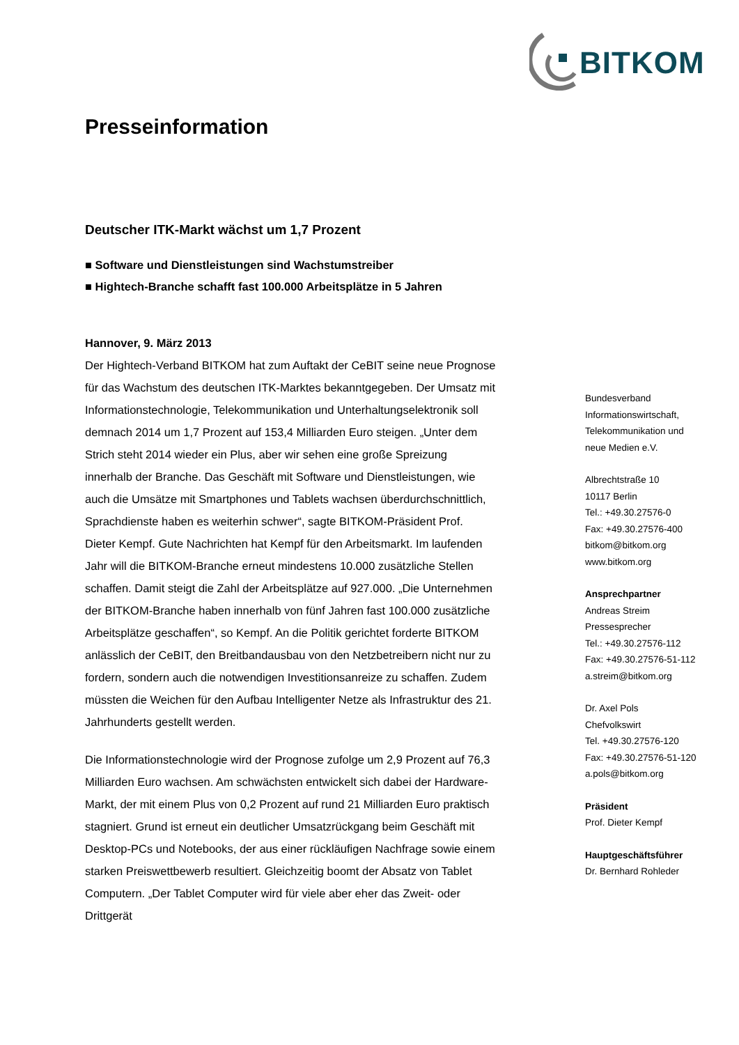BITKOM
Presseinformation
Deutscher ITK-Markt wächst um 1,7 Prozent
■ Software und Dienstleistungen sind Wachstumstreiber
■ Hightech-Branche schafft fast 100.000 Arbeitsplätze in 5 Jahren
Hannover, 9. März 2013
Der Hightech-Verband BITKOM hat zum Auftakt der CeBIT seine neue Prognose für das Wachstum des deutschen ITK-Marktes bekanntgegeben. Der Umsatz mit Informationstechnologie, Telekommunikation und Unterhaltungselektronik soll demnach 2014 um 1,7 Prozent auf 153,4 Milliarden Euro steigen. „Unter dem Strich steht 2014 wieder ein Plus, aber wir sehen eine große Spreizung innerhalb der Branche. Das Geschäft mit Software und Dienstleistungen, wie auch die Umsätze mit Smartphones und Tablets wachsen überdurchschnittlich, Sprachdienste haben es weiterhin schwer“, sagte BITKOM-Präsident Prof. Dieter Kempf. Gute Nachrichten hat Kempf für den Arbeitsmarkt. Im laufenden Jahr will die BITKOM-Branche erneut mindestens 10.000 zusätzliche Stellen schaffen. Damit steigt die Zahl der Arbeitsplätze auf 927.000. „Die Unternehmen der BITKOM-Branche haben innerhalb von fünf Jahren fast 100.000 zusätzliche Arbeitsplätze geschaffen“, so Kempf. An die Politik gerichtet forderte BITKOM anlässlich der CeBIT, den Breitbandausbau von den Netzbetreibern nicht nur zu fordern, sondern auch die notwendigen Investitionsanreize zu schaffen. Zudem müssten die Weichen für den Aufbau Intelligenter Netze als Infrastruktur des 21. Jahrhunderts gestellt werden.
Die Informationstechnologie wird der Prognose zufolge um 2,9 Prozent auf 76,3 Milliarden Euro wachsen. Am schwächsten entwickelt sich dabei der Hardware-Markt, der mit einem Plus von 0,2 Prozent auf rund 21 Milliarden Euro praktisch stagniert. Grund ist erneut ein deutlicher Umsatzrückgang beim Geschäft mit Desktop-PCs und Notebooks, der aus einer rückläufigen Nachfrage sowie einem starken Preiswettbewerb resultiert. Gleichzeitig boomt der Absatz von Tablet Computern. „Der Tablet Computer wird für viele aber eher das Zweit- oder Drittgerät
Bundesverband
Informationswirtschaft,
Telekommunikation und
neue Medien e.V.
Albrechtstraße 10
10117 Berlin
Tel.: +49.30.27576-0
Fax: +49.30.27576-400
bitkom@bitkom.org
www.bitkom.org
Ansprechpartner
Andreas Streim
Pressesprecher
Tel.: +49.30.27576-112
Fax: +49.30.27576-51-112
a.streim@bitkom.org
Dr. Axel Pols
Chefvolkswirt
Tel. +49.30.27576-120
Fax: +49.30.27576-51-120
a.pols@bitkom.org
Präsident
Prof. Dieter Kempf
Hauptgeschäftsführer
Dr. Bernhard Rohleder